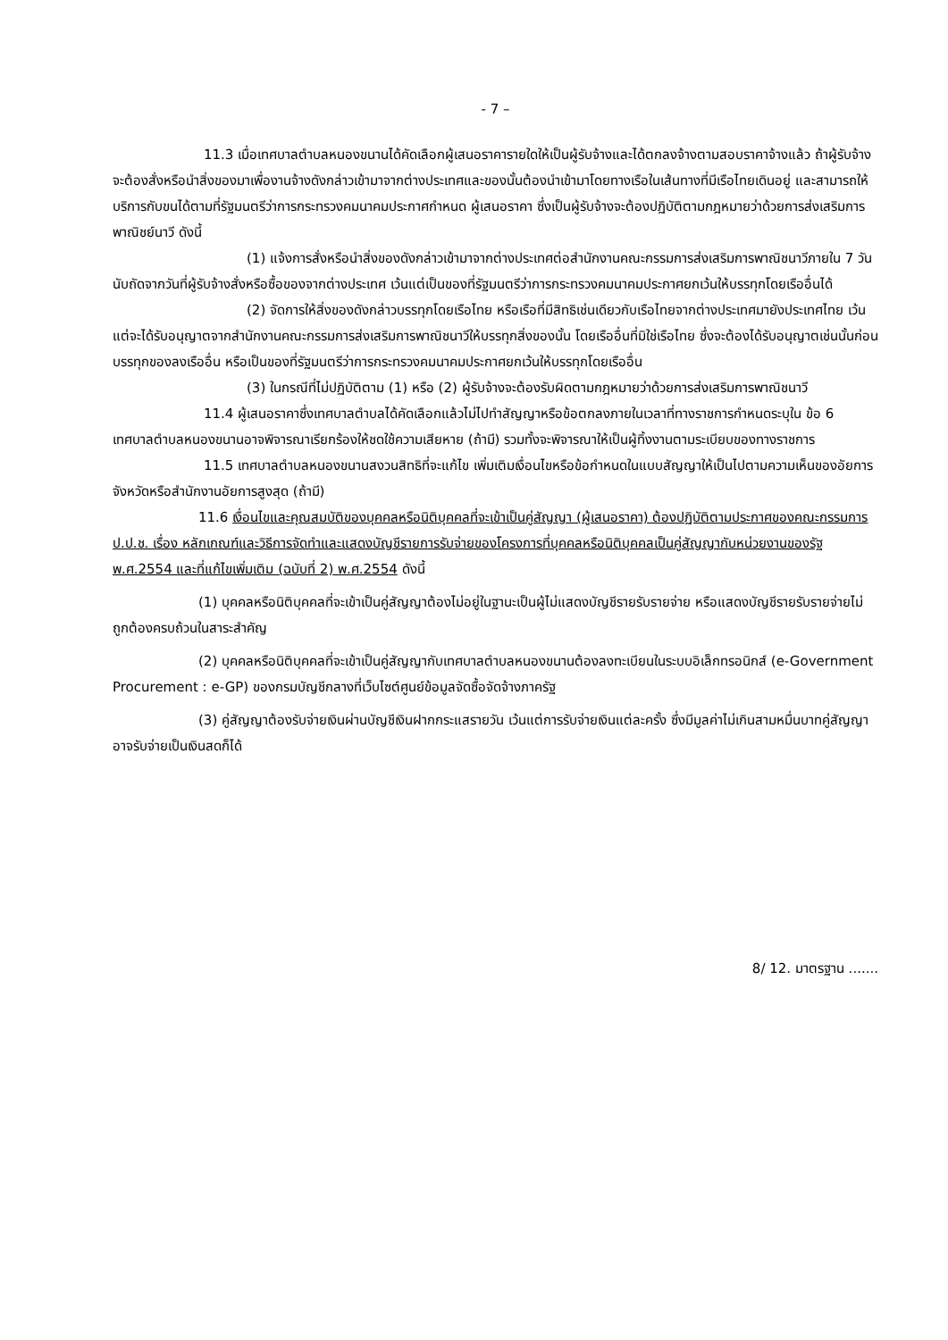- 7 –
11.3 เมื่อเทศบาลตำบลหนองขนานได้คัดเลือกผู้เสนอราคารายใดให้เป็นผู้รับจ้างและได้ตกลงจ้างตามสอบราคาจ้างแล้ว ถ้าผู้รับจ้างจะต้องสั่งหรือนำสิ่งของมาเพื่องานจ้างดังกล่าวเข้ามาจากต่างประเทศและของนั้นต้องนำเข้ามาโดยทางเรือในเส้นทางที่มีเรือไทยเดินอยู่ และสามารถให้บริการกับขนได้ตามที่รัฐมนตรีว่าการกระทรวงคมนาคมประกาศกำหนด ผู้เสนอราคา ซึ่งเป็นผู้รับจ้างจะต้องปฏิบัติตามกฎหมายว่าด้วยการส่งเสริมการพาณิชย์นาวี ดังนี้
(1) แจ้งการสั่งหรือนำสิ่งของดังกล่าวเข้ามาจากต่างประเทศต่อสำนักงานคณะกรรมการส่งเสริมการพาณิชนาวีภายใน 7 วัน นับถัดจากวันที่ผู้รับจ้างสั่งหรือซื้อของจากต่างประเทศ เว้นแต่เป็นของที่รัฐมนตรีว่าการกระทรวงคมนาคมประกาศยกเว้นให้บรรทุกโดยเรืออื่นได้
(2) จัดการให้สิ่งของดังกล่าวบรรทุกโดยเรือไทย หรือเรือที่มีสิทธิเช่นเดียวกับเรือไทยจากต่างประเทศมายังประเทศไทย เว้นแต่จะได้รับอนุญาตจากสำนักงานคณะกรรมการส่งเสริมการพาณิชนาวีให้บรรทุกสิ่งของนั้น โดยเรืออื่นที่มิใช่เรือไทย ซึ่งจะต้องได้รับอนุญาตเช่นนั้นก่อนบรรทุกของลงเรืออื่น หรือเป็นของที่รัฐมนตรีว่าการกระทรวงคมนาคมประกาศยกเว้นให้บรรทุกโดยเรืออื่น
(3) ในกรณีที่ไม่ปฏิบัติตาม (1) หรือ (2) ผู้รับจ้างจะต้องรับผิดตามกฎหมายว่าด้วยการส่งเสริมการพาณิชนาวี
11.4 ผู้เสนอราคาซึ่งเทศบาลตำบลได้คัดเลือกแล้วไม่ไปทำสัญญาหรือข้อตกลงภายในเวลาที่ทางราชการกำหนดระบุใน ข้อ 6 เทศบาลตำบลหนองขนานอาจพิจารณาเรียกร้องให้ชดใช้ความเสียหาย (ถ้ามี) รวมทั้งจะพิจารณาให้เป็นผู้ทิ้งงานตามระเบียบของทางราชการ
11.5 เทศบาลตำบลหนองขนานสงวนสิทธิที่จะแก้ไข เพิ่มเติมเงื่อนไขหรือข้อกำหนดในแบบสัญญาให้เป็นไปตามความเห็นของอัยการจังหวัดหรือสำนักงานอัยการสูงสุด (ถ้ามี)
11.6 เงื่อนไขและคุณสมบัติของบุคคลหรือนิติบุคคลที่จะเข้าเป็นคู่สัญญา (ผู้เสนอราคา) ต้องปฏิบัติตามประกาศของคณะกรรมการ ป.ป.ช. เรื่อง หลักเกณฑ์และวิธีการจัดทำและแสดงบัญชีรายการรับจ่ายของโครงการที่บุคคลหรือนิติบุคคลเป็นคู่สัญญากับหน่วยงานของรัฐ พ.ศ.2554 และที่แก้ไขเพิ่มเติม (ฉบับที่ 2) พ.ศ.2554 ดังนี้
(1) บุคคลหรือนิติบุคคลที่จะเข้าเป็นคู่สัญญาต้องไม่อยู่ในฐานะเป็นผู้ไม่แสดงบัญชีรายรับรายจ่าย หรือแสดงบัญชีรายรับรายจ่ายไม่ถูกต้องครบถ้วนในสาระสำคัญ
(2) บุคคลหรือนิติบุคคลที่จะเข้าเป็นคู่สัญญากับเทศบาลตำบลหนองขนานต้องลงทะเบียนในระบบอิเล็กทรอนิกส์ (e-Government Procurement : e-GP) ของกรมบัญชีกลางที่เว็บไซต์ศูนย์ข้อมูลจัดซื้อจัดจ้างภาครัฐ
(3) คู่สัญญาต้องรับจ่ายเงินผ่านบัญชีเงินฝากกระแสรายวัน เว้นแต่การรับจ่ายเงินแต่ละครั้ง ซึ่งมีมูลค่าไม่เกินสามหมื่นบาทคู่สัญญาอาจรับจ่ายเป็นเงินสดก็ได้
8/ 12. มาตรฐาน .......